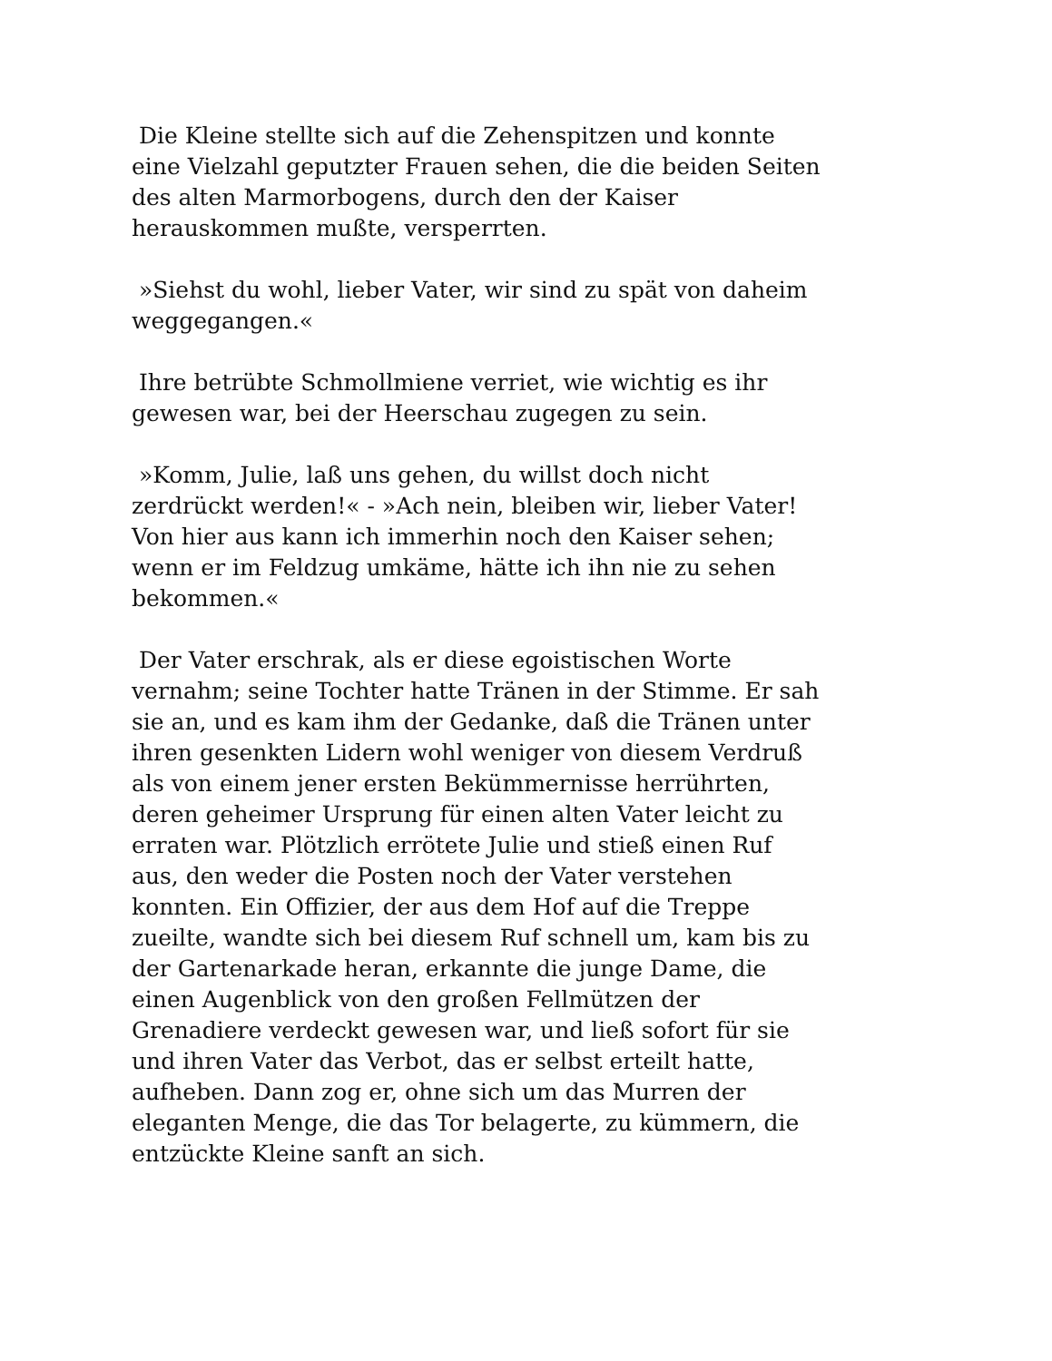Die Kleine stellte sich auf die Zehenspitzen und konnte
eine Vielzahl geputzter Frauen sehen, die die beiden Seiten
des alten Marmorbogens, durch den der Kaiser
herauskommen mußte, versperrten.
»Siehst du wohl, lieber Vater, wir sind zu spät von daheim
weggegangen.«
Ihre betrübte Schmollmiene verriet, wie wichtig es ihr
gewesen war, bei der Heerschau zugegen zu sein.
»Komm, Julie, laß uns gehen, du willst doch nicht
zerdrückt werden!« - »Ach nein, bleiben wir, lieber Vater!
Von hier aus kann ich immerhin noch den Kaiser sehen;
wenn er im Feldzug umkäme, hätte ich ihn nie zu sehen
bekommen.«
Der Vater erschrak, als er diese egoistischen Worte
vernahm; seine Tochter hatte Tränen in der Stimme. Er sah
sie an, und es kam ihm der Gedanke, daß die Tränen unter
ihren gesenkten Lidern wohl weniger von diesem Verdruß
als von einem jener ersten Bekümmernisse herrührten,
deren geheimer Ursprung für einen alten Vater leicht zu
erraten war. Plötzlich errötete Julie und stieß einen Ruf
aus, den weder die Posten noch der Vater verstehen
konnten. Ein Offizier, der aus dem Hof auf die Treppe
zueilte, wandte sich bei diesem Ruf schnell um, kam bis zu
der Gartenarkade heran, erkannte die junge Dame, die
einen Augenblick von den großen Fellmützen der
Grenadiere verdeckt gewesen war, und ließ sofort für sie
und ihren Vater das Verbot, das er selbst erteilt hatte,
aufheben. Dann zog er, ohne sich um das Murren der
eleganten Menge, die das Tor belagerte, zu kümmern, die
entzückte Kleine sanft an sich.